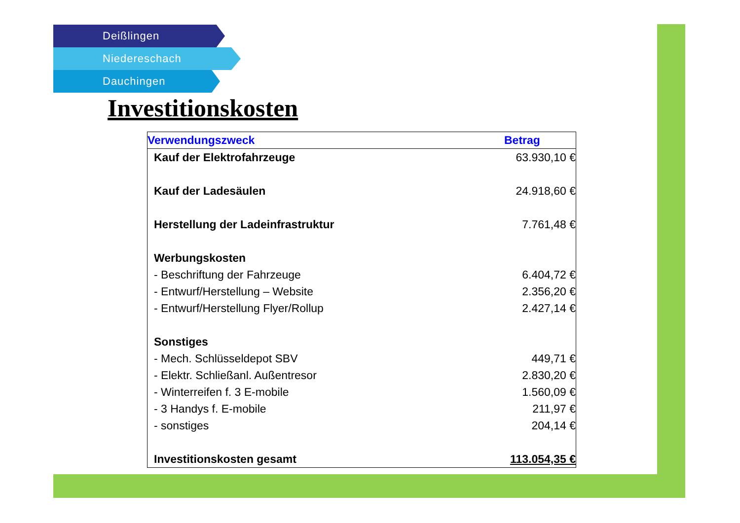Deißlingen
Niedereschach
Dauchingen
Investitionskosten
| Verwendungszweck | Betrag |
| --- | --- |
| Kauf der Elektrofahrzeuge | 63.930,10 € |
| Kauf der Ladesäulen | 24.918,60 € |
| Herstellung der Ladeinfrastruktur | 7.761,48 € |
| Werbungskosten | |
| - Beschriftung der Fahrzeuge | 6.404,72 € |
| - Entwurf/Herstellung – Website | 2.356,20 € |
| - Entwurf/Herstellung Flyer/Rollup | 2.427,14 € |
| Sonstiges | |
| - Mech. Schlüsseldepot SBV | 449,71 € |
| - Elektr. Schließanl. Außentresor | 2.830,20 € |
| - Winterreifen f. 3 E-mobile | 1.560,09 € |
| - 3 Handys f. E-mobile | 211,97 € |
| - sonstiges | 204,14 € |
| Investitionskosten gesamt | 113.054,35 € |